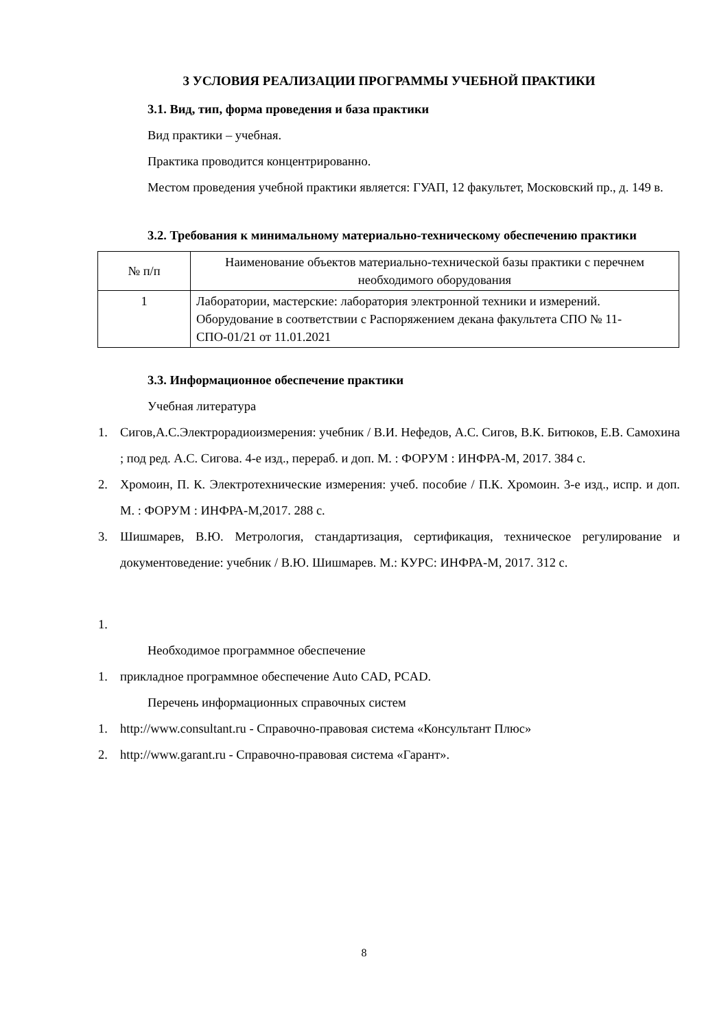3 УСЛОВИЯ РЕАЛИЗАЦИИ ПРОГРАММЫ УЧЕБНОЙ ПРАКТИКИ
3.1. Вид, тип, форма проведения и база практики
Вид практики – учебная.
Практика проводится концентрированно.
Местом проведения учебной практики является: ГУАП, 12 факультет, Московский пр., д. 149 в.
3.2. Требования к минимальному материально-техническому обеспечению практики
| № п/п | Наименование объектов материально-технической базы практики с перечнем необходимого оборудования |
| 1 | Лаборатории, мастерские: лаборатория электронной техники и измерений. Оборудование в соответствии с Распоряжением декана факультета СПО № 11-СПО-01/21 от 11.01.2021 |
3.3. Информационное обеспечение практики
Учебная литература
1. Сигов,А.С.Электрорадиоизмерения: учебник / В.И. Нефедов, А.С. Сигов, В.К. Битюков, Е.В. Самохина ; под ред. А.С. Сигова. 4-е изд., перераб. и доп. М. : ФОРУМ : ИНФРА-М, 2017. 384 с.
2. Хромоин, П. К. Электротехнические измерения: учеб. пособие / П.К. Хромоин. 3-е изд., испр. и доп. М. : ФОРУМ : ИНФРА-М,2017. 288 с.
3. Шишмарев, В.Ю. Метрология, стандартизация, сертификация, техническое регулирование и документоведение: учебник / В.Ю. Шишмарев. М.: КУРС: ИНФРА-М, 2017. 312 с.
1.
Необходимое программное обеспечение
1. прикладное программное обеспечение Auto CAD, PCAD.
Перечень информационных справочных систем
1. http://www.consultant.ru - Справочно-правовая система «Консультант Плюс»
2. http://www.garant.ru - Справочно-правовая система «Гарант».
8